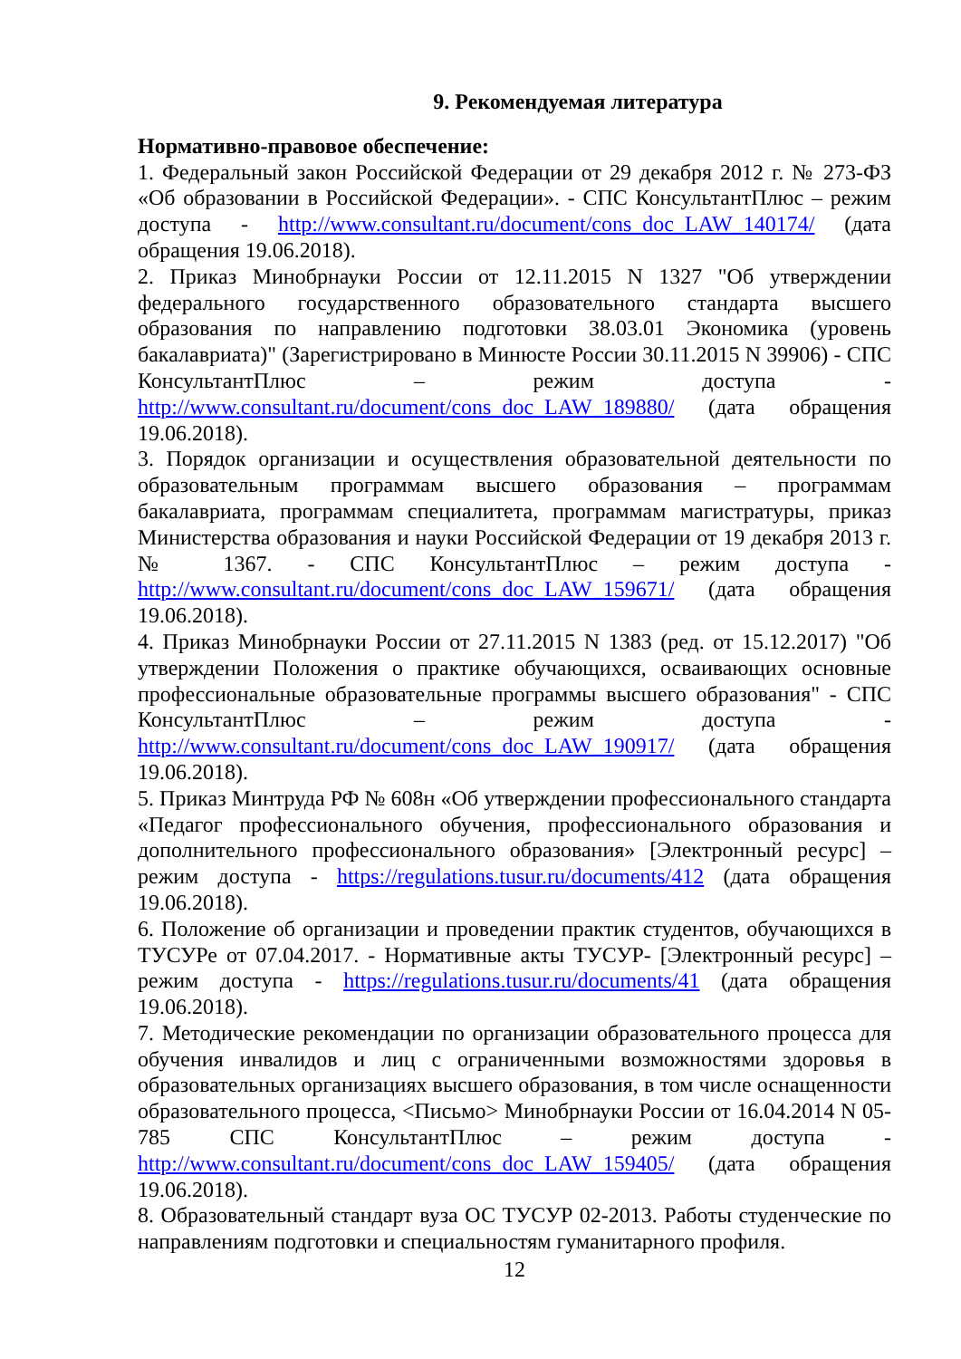9. Рекомендуемая литература
Нормативно-правовое обеспечение:
1. Федеральный закон Российской Федерации от 29 декабря 2012 г. № 273-ФЗ «Об образовании в Российской Федерации». - СПС КонсультантПлюс – режим доступа - http://www.consultant.ru/document/cons_doc_LAW_140174/ (дата обращения 19.06.2018).
2. Приказ Минобрнауки России от 12.11.2015 N 1327 "Об утверждении федерального государственного образовательного стандарта высшего образования по направлению подготовки 38.03.01 Экономика (уровень бакалавриата)" (Зарегистрировано в Минюсте России 30.11.2015 N 39906) - СПС КонсультантПлюс – режим доступа - http://www.consultant.ru/document/cons_doc_LAW_189880/ (дата обращения 19.06.2018).
3. Порядок организации и осуществления образовательной деятельности по образовательным программам высшего образования – программам бакалавриата, программам специалитета, программам магистратуры, приказ Министерства образования и науки Российской Федерации от 19 декабря 2013 г. № 1367. - СПС КонсультантПлюс – режим доступа - http://www.consultant.ru/document/cons_doc_LAW_159671/ (дата обращения 19.06.2018).
4. Приказ Минобрнауки России от 27.11.2015 N 1383 (ред. от 15.12.2017) "Об утверждении Положения о практике обучающихся, осваивающих основные профессиональные образовательные программы высшего образования" - СПС КонсультантПлюс – режим доступа - http://www.consultant.ru/document/cons_doc_LAW_190917/ (дата обращения 19.06.2018).
5. Приказ Минтруда РФ № 608н «Об утверждении профессионального стандарта «Педагог профессионального обучения, профессионального образования и дополнительного профессионального образования» [Электронный ресурс] – режим доступа - https://regulations.tusur.ru/documents/412 (дата обращения 19.06.2018).
6. Положение об организации и проведении практик студентов, обучающихся в ТУСУРе от 07.04.2017. - Нормативные акты ТУСУР- [Электронный ресурс] – режим доступа - https://regulations.tusur.ru/documents/41 (дата обращения 19.06.2018).
7. Методические рекомендации по организации образовательного процесса для обучения инвалидов и лиц с ограниченными возможностями здоровья в образовательных организациях высшего образования, в том числе оснащенности образовательного процесса, <Письмо> Минобрнауки России от 16.04.2014 N 05-785 СПС КонсультантПлюс – режим доступа - http://www.consultant.ru/document/cons_doc_LAW_159405/ (дата обращения 19.06.2018).
8. Образовательный стандарт вуза ОС ТУСУР 02-2013. Работы студенческие по направлениям подготовки и специальностям гуманитарного профиля.
12